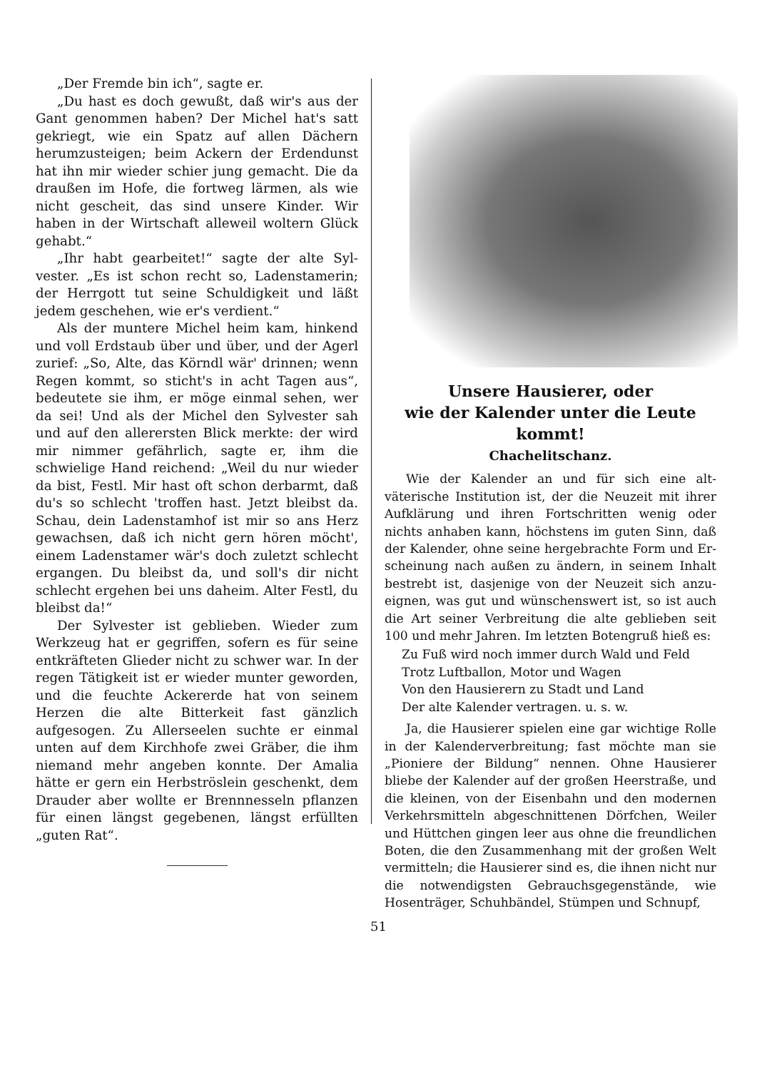„Der Fremde bin ich“, sagte er.
„Du hast es doch gewußt, daß wir's aus der Gant genommen haben? Der Michel hat's satt gekriegt, wie ein Spatz auf allen Dächern herumzusteigen; beim Ackern der Erdendunst hat ihn mir wieder schier jung gemacht. Die da draußen im Hofe, die fort­weg lärmen, als wie nicht gescheit, das sind unsere Kinder. Wir haben in der Wirtschaft alleweil woltern Glück gehabt.“
„Ihr habt gearbeitet!“ sagte der alte Syl­vester. „Es ist schon recht so, Ladenstamerin; der Herrgott tut seine Schuldigkeit und läßt jedem geschehen, wie er's verdient.“
Als der muntere Michel heim kam, hin­kend und voll Erdstaub über und über, und der Agerl zurief: „So, Alte, das Körndl wär' drinnen; wenn Regen kommt, so sticht's in acht Tagen aus“, bedeutete sie ihm, er möge einmal sehen, wer da sei! Und als der Michel den Sylvester sah und auf den allerersten Blick merkte: der wird mir nimmer gefährlich, sagte er, ihm die schwielige Hand reichend: „Weil du nur wieder da bist, Festl. Mir hast oft schon derbarmt, daß du's so schlecht 'troffen hast. Jetzt bleibst da. Schau, dein Ladenstamhof ist mir so ans Herz ge­wachsen, daß ich nicht gern hören möcht', einem Ladenstamer wär's doch zuletzt schlecht ergangen. Du bleibst da, und soll's dir nicht schlecht ergehen bei uns daheim. Alter Festl, du bleibst da!“
Der Sylvester ist geblieben. Wieder zum Werkzeug hat er gegriffen, sofern es für seine entkräfteten Glieder nicht zu schwer war. In der regen Tätigkeit ist er wieder munter ge­worden, und die feuchte Ackererde hat von seinem Herzen die alte Bitterkeit fast gänz­lich aufgesogen. Zu Allerseelen suchte er ein­mal unten auf dem Kirchhofe zwei Gräber, die ihm niemand mehr angeben konnte. Der Amalia hätte er gern ein Herbströslein ge­schenkt, dem Drauder aber wollte er Brenn­nesseln pflanzen für einen längst gegebenen, längst erfüllten „guten Rat“.
Unsere Hausierer, oder
wie der Kalender unter die Leute kommt!
Chachelitschanz.
Wie der Kalender an und für sich eine alt­väterische Institution ist, der die Neuzeit mit ihrer Aufklärung und ihren Fortschritten wenig oder nichts anhaben kann, höchstens im guten Sinn, daß der Kalender, ohne seine hergebrachte Form und Er­scheinung nach außen zu ändern, in seinem Inhalt bestrebt ist, dasjenige von der Neuzeit sich anzu­eignen, was gut und wünschenswert ist, so ist auch die Art seiner Verbreitung die alte geblieben seit 100 und mehr Jahren. Im letzten Botengruß hieß es:
Zu Fuß wird noch immer durch Wald und Feld
Trotz Luftballon, Motor und Wagen
Von den Hausierern zu Stadt und Land
Der alte Kalender vertragen. u. s. w.
Ja, die Hausierer spielen eine gar wichtige Rolle in der Kalenderverbreitung; fast möchte man sie „Pioniere der Bildung“ nennen. Ohne Hausierer bliebe der Kalender auf der großen Heerstraße, und die kleinen, von der Eisenbahn und den modernen Verkehrsmitteln abgeschnittenen Dörfchen, Weiler und Hüttchen gingen leer aus ohne die freundlichen Boten, die den Zusammenhang mit der großen Welt vermitteln; die Hausierer sind es, die ihnen nicht nur die notwendigsten Gebrauchsgegenstände, wie Hosenträger, Schuhbändel, Stümpen und Schnupf,
51